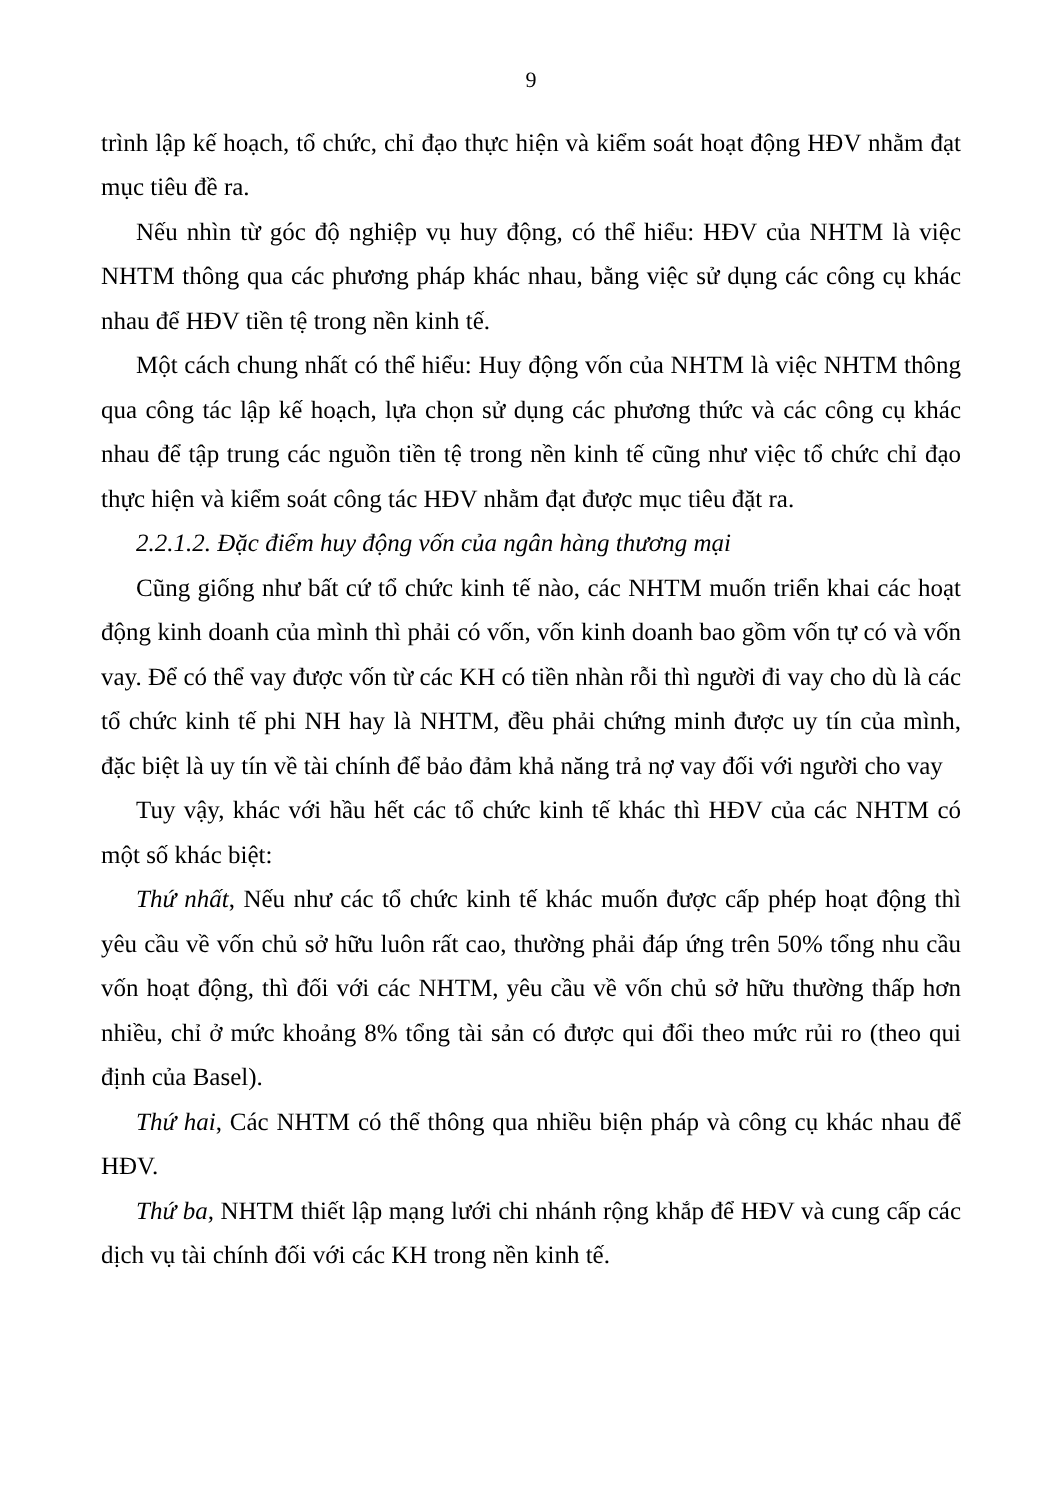9
trình lập kế hoạch, tổ chức, chỉ đạo thực hiện và kiểm soát hoạt động HĐV nhằm đạt mục tiêu đề ra.
Nếu nhìn từ góc độ nghiệp vụ huy động, có thể hiểu: HĐV của NHTM là việc NHTM thông qua các phương pháp khác nhau, bằng việc sử dụng các công cụ khác nhau để HĐV tiền tệ trong nền kinh tế.
Một cách chung nhất có thể hiểu: Huy động vốn của NHTM là việc NHTM thông qua công tác lập kế hoạch, lựa chọn sử dụng các phương thức và các công cụ khác nhau để tập trung các nguồn tiền tệ trong nền kinh tế cũng như việc tổ chức chỉ đạo thực hiện và kiểm soát công tác HĐV nhằm đạt được mục tiêu đặt ra.
2.2.1.2. Đặc điểm huy động vốn của ngân hàng thương mại
Cũng giống như bất cứ tổ chức kinh tế nào, các NHTM muốn triển khai các hoạt động kinh doanh của mình thì phải có vốn, vốn kinh doanh bao gồm vốn tự có và vốn vay. Để có thể vay được vốn từ các KH có tiền nhàn rỗi thì người đi vay cho dù là các tổ chức kinh tế phi NH hay là NHTM, đều phải chứng minh được uy tín của mình, đặc biệt là uy tín về tài chính để bảo đảm khả năng trả nợ vay đối với người cho vay
Tuy vậy, khác với hầu hết các tổ chức kinh tế khác thì HĐV của các NHTM có một số khác biệt:
Thứ nhất, Nếu như các tổ chức kinh tế khác muốn được cấp phép hoạt động thì yêu cầu về vốn chủ sở hữu luôn rất cao, thường phải đáp ứng trên 50% tổng nhu cầu vốn hoạt động, thì đối với các NHTM, yêu cầu về vốn chủ sở hữu thường thấp hơn nhiều, chỉ ở mức khoảng 8% tổng tài sản có được qui đổi theo mức rủi ro (theo qui định của Basel).
Thứ hai, Các NHTM có thể thông qua nhiều biện pháp và công cụ khác nhau để HĐV.
Thứ ba, NHTM thiết lập mạng lưới chi nhánh rộng khắp để HĐV và cung cấp các dịch vụ tài chính đối với các KH trong nền kinh tế.